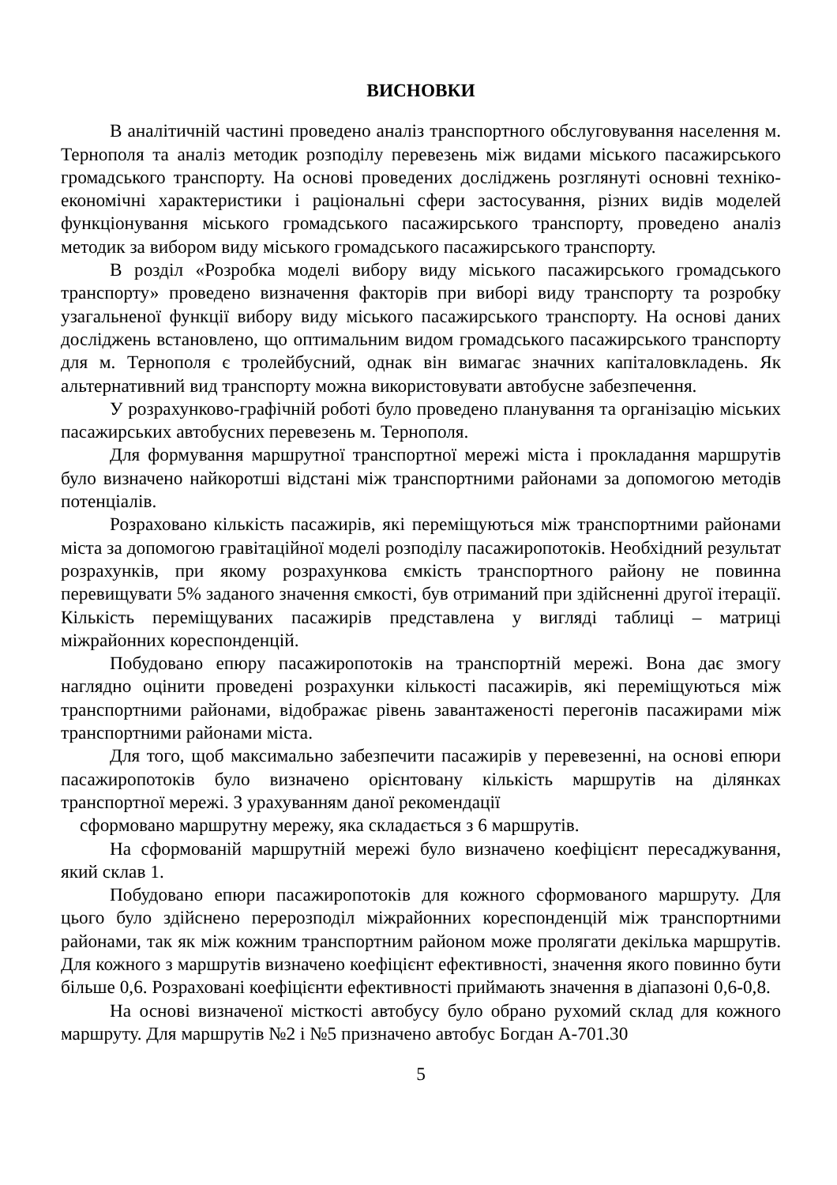ВИСНОВКИ
В аналітичній частині проведено аналіз транспортного обслуговування населення м. Тернополя та аналіз методик розподілу перевезень між видами міського пасажирського громадського транспорту. На основі проведених досліджень розглянуті основні техніко-економічні характеристики і раціональні сфери застосування, різних видів моделей функціонування міського громадського пасажирського транспорту, проведено аналіз методик за вибором виду міського громадського пасажирського транспорту.
В розділ «Розробка моделі вибору виду міського пасажирського громадського транспорту» проведено визначення факторів при виборі виду транспорту та розробку узагальненої функції вибору виду міського пасажирського транспорту. На основі даних досліджень встановлено, що оптимальним видом громадського пасажирського транспорту для м. Тернополя є тролейбусний, однак він вимагає значних капіталовкладень. Як альтернативний вид транспорту можна використовувати автобусне забезпечення.
У розрахунково-графічній роботі було проведено планування та організацію міських пасажирських автобусних перевезень м. Тернополя.
Для формування маршрутної транспортної мережі міста і прокладання маршрутів було визначено найкоротші відстані між транспортними районами за допомогою методів потенціалів.
Розраховано кількість пасажирів, які переміщуються між транспортними районами міста за допомогою гравітаційної моделі розподілу пасажиропотоків. Необхідний результат розрахунків, при якому розрахункова ємкість транспортного району не повинна перевищувати 5% заданого значення ємкості, був отриманий при здійсненні другої ітерації. Кількість переміщуваних пасажирів представлена у вигляді таблиці – матриці міжрайонних кореспонденцій.
Побудовано епюру пасажиропотоків на транспортній мережі. Вона дає змогу наглядно оцінити проведені розрахунки кількості пасажирів, які переміщуються між транспортними районами, відображає рівень завантаженості перегонів пасажирами між транспортними районами міста.
Для того, щоб максимально забезпечити пасажирів у перевезенні, на основі епюри пасажиропотоків було визначено орієнтовану кількість маршрутів на ділянках транспортної мережі. З урахуванням даної рекомендації
сформовано маршрутну мережу, яка складається з 6 маршрутів.
На сформованій маршрутній мережі було визначено коефіцієнт пересаджування, який склав 1.
Побудовано епюри пасажиропотоків для кожного сформованого маршруту. Для цього було здійснено перерозподіл міжрайонних кореспонденцій між транспортними районами, так як між кожним транспортним районом може пролягати декілька маршрутів. Для кожного з маршрутів визначено коефіцієнт ефективності, значення якого повинно бути більше 0,6. Розраховані коефіцієнти ефективності приймають значення в діапазоні 0,6-0,8.
На основі визначеної місткості автобусу було обрано рухомий склад для кожного маршруту. Для маршрутів №2 і №5 призначено автобус Богдан А-701.30
5